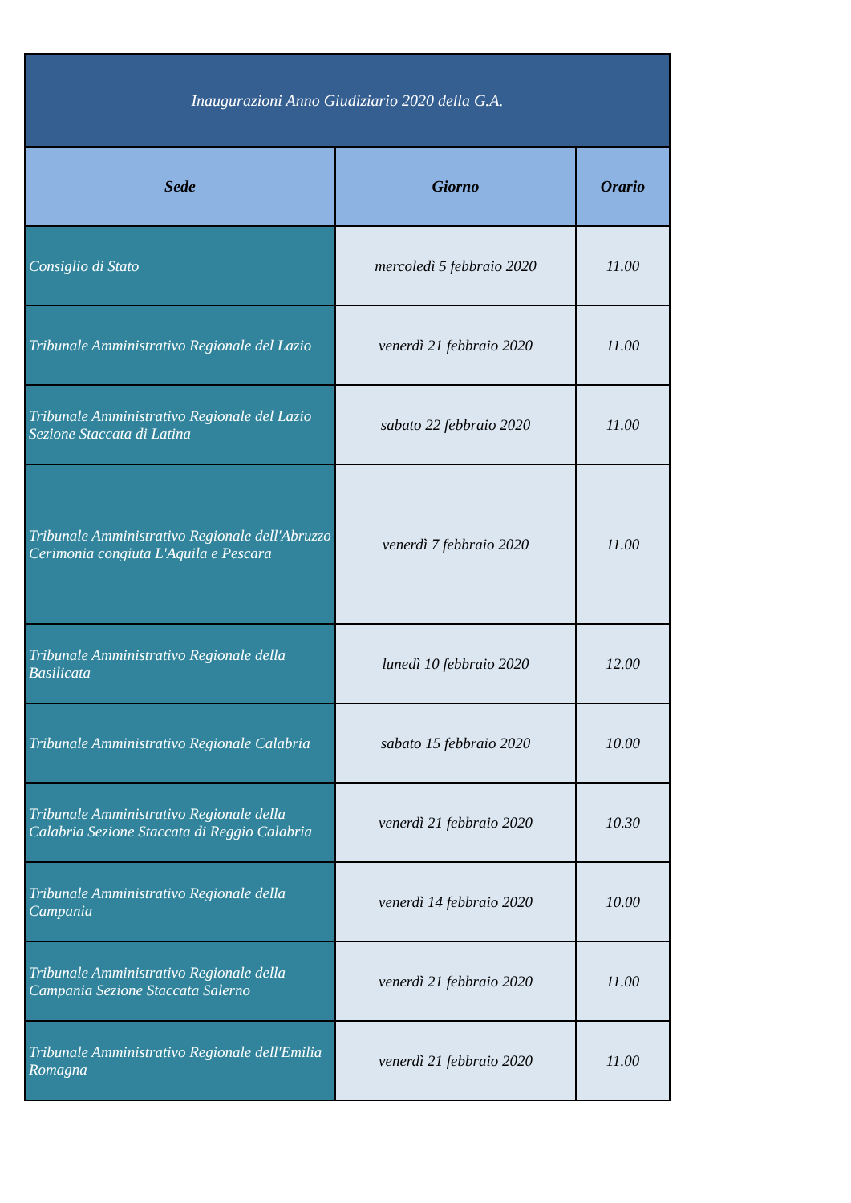| Inaugurazioni Anno Giudiziario 2020 della G.A. | | |
| --- | --- | --- |
| Sede | Giorno | Orario |
| Consiglio di Stato | mercoledì 5 febbraio 2020 | 11.00 |
| Tribunale Amministrativo Regionale del Lazio | venerdì 21 febbraio 2020 | 11.00 |
| Tribunale Amministrativo Regionale del Lazio Sezione Staccata di Latina | sabato 22 febbraio 2020 | 11.00 |
| Tribunale Amministrativo Regionale dell'Abruzzo Cerimonia congiuta L'Aquila e Pescara | venerdì 7 febbraio 2020 | 11.00 |
| Tribunale Amministrativo Regionale della Basilicata | lunedì 10 febbraio 2020 | 12.00 |
| Tribunale Amministrativo Regionale Calabria | sabato 15 febbraio 2020 | 10.00 |
| Tribunale Amministrativo Regionale della Calabria Sezione Staccata di Reggio Calabria | venerdì 21 febbraio 2020 | 10.30 |
| Tribunale Amministrativo Regionale della Campania | venerdì 14 febbraio 2020 | 10.00 |
| Tribunale Amministrativo Regionale della Campania Sezione Staccata Salerno | venerdì 21 febbraio 2020 | 11.00 |
| Tribunale Amministrativo Regionale dell'Emilia Romagna | venerdì 21 febbraio 2020 | 11.00 |